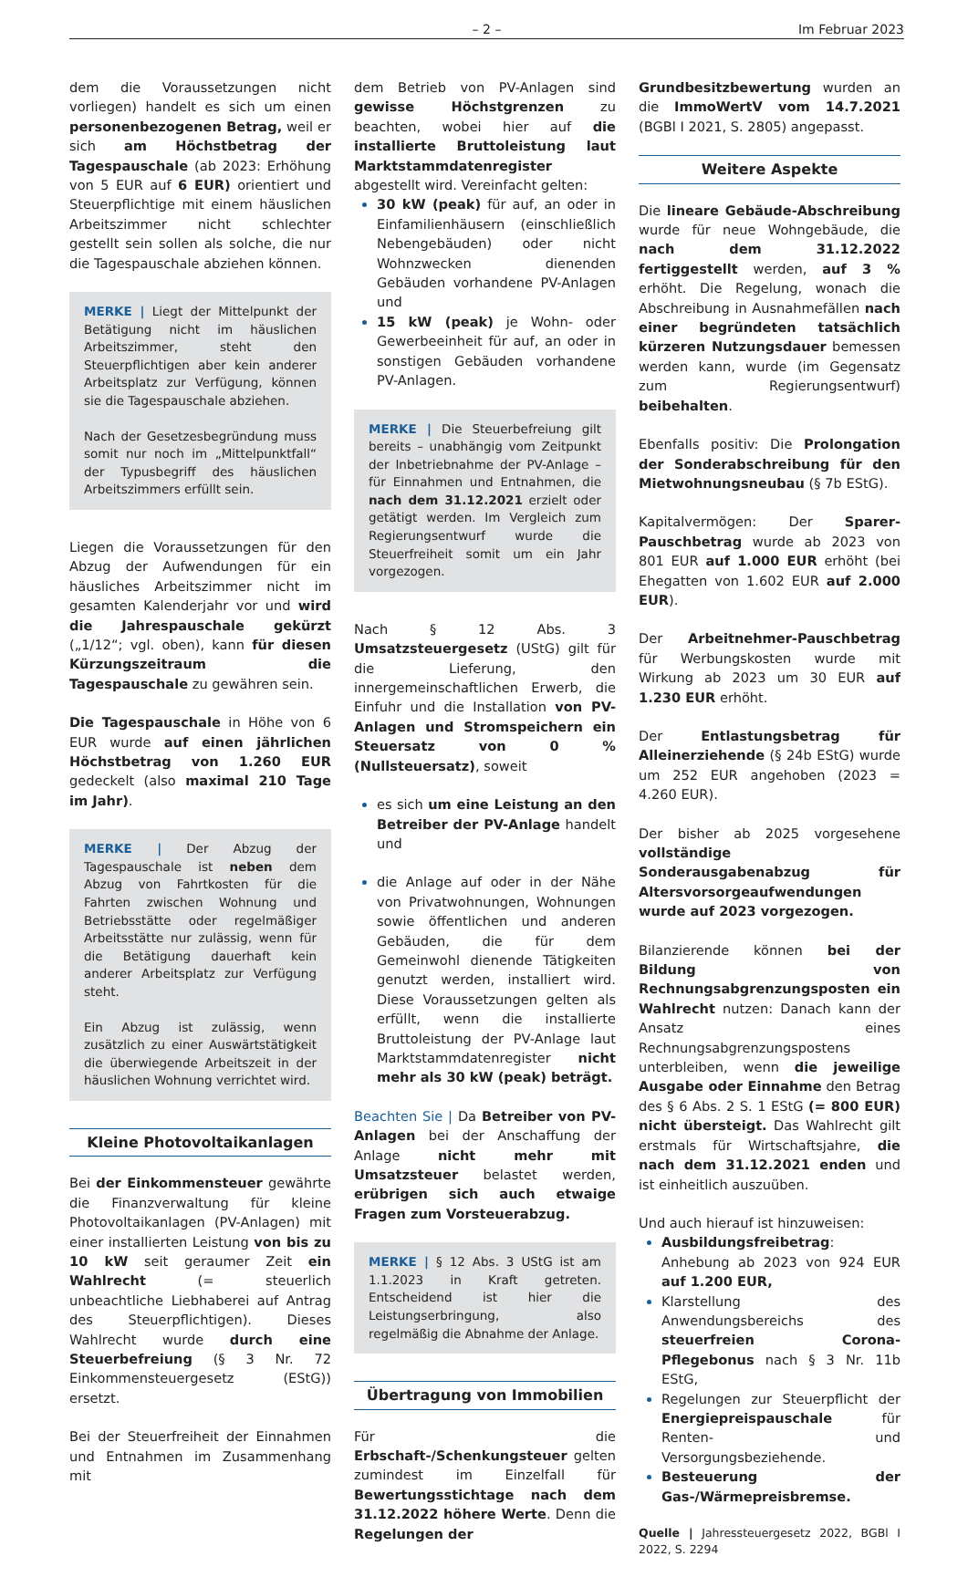– 2 – Im Februar 2023
dem die Voraussetzungen nicht vorliegen) handelt es sich um einen personenbezogenen Betrag, weil er sich am Höchstbetrag der Tagespauschale (ab 2023: Erhöhung von 5 EUR auf 6 EUR) orientiert und Steuerpflichtige mit einem häuslichen Arbeitszimmer nicht schlechter gestellt sein sollen als solche, die nur die Tagespauschale abziehen können.
MERKE | Liegt der Mittelpunkt der Betätigung nicht im häuslichen Arbeitszimmer, steht den Steuerpflichtigen aber kein anderer Arbeitsplatz zur Verfügung, können sie die Tagespauschale abziehen.
Nach der Gesetzesbegründung muss somit nur noch im „Mittelpunktfall“ der Typusbegriff des häuslichen Arbeitszimmers erfüllt sein.
Liegen die Voraussetzungen für den Abzug der Aufwendungen für ein häusliches Arbeitszimmer nicht im gesamten Kalenderjahr vor und wird die Jahrespauschale gekürzt („1/12“; vgl. oben), kann für diesen Kürzungszeitraum die Tagespauschale zu gewähren sein.
Die Tagespauschale in Höhe von 6 EUR wurde auf einen jährlichen Höchstbetrag von 1.260 EUR gedeckelt (also maximal 210 Tage im Jahr).
MERKE | Der Abzug der Tagespauschale ist neben dem Abzug von Fahrtkosten für die Fahrten zwischen Wohnung und Betriebsstätte oder regelmäßiger Arbeitsstätte nur zulässig, wenn für die Betätigung dauerhaft kein anderer Arbeitsplatz zur Verfügung steht.
Ein Abzug ist zulässig, wenn zusätzlich zu einer Auswärtstätigkeit die überwiegende Arbeitszeit in der häuslichen Wohnung verrichtet wird.
Kleine Photovoltaikanlagen
Bei der Einkommensteuer gewährte die Finanzverwaltung für kleine Photovoltaikanlagen (PV-Anlagen) mit einer installierten Leistung von bis zu 10 kW seit geraumer Zeit ein Wahlrecht (= steuerlich unbeachtliche Liebhaberei auf Antrag des Steuerpflichtigen). Dieses Wahlrecht wurde durch eine Steuerbefreiung (§ 3 Nr. 72 Einkommensteuergesetz (EStG)) ersetzt.
Bei der Steuerfreiheit der Einnahmen und Entnahmen im Zusammenhang mit
dem Betrieb von PV-Anlagen sind gewisse Höchstgrenzen zu beachten, wobei hier auf die installierte Bruttoleistung laut Marktstammdatenregister abgestellt wird. Vereinfacht gelten:
30 kW (peak) für auf, an oder in Einfamilienhäusern (einschließlich Nebengebäuden) oder nicht Wohnzwecken dienenden Gebäuden vorhandene PV-Anlagen und
15 kW (peak) je Wohn- oder Gewerbeeinheit für auf, an oder in sonstigen Gebäuden vorhandene PV-Anlagen.
MERKE | Die Steuerbefreiung gilt bereits – unabhängig vom Zeitpunkt der Inbetriebnahme der PV-Anlage – für Einnahmen und Entnahmen, die nach dem 31.12.2021 erzielt oder getätigt werden. Im Vergleich zum Regierungsentwurf wurde die Steuerfreiheit somit um ein Jahr vorgezogen.
Nach § 12 Abs. 3 Umsatzsteuergesetz (UStG) gilt für die Lieferung, den innergemeinschaftlichen Erwerb, die Einfuhr und die Installation von PV-Anlagen und Stromspeichern ein Steuersatz von 0 % (Nullsteuersatz), soweit
es sich um eine Leistung an den Betreiber der PV-Anlage handelt und
die Anlage auf oder in der Nähe von Privatwohnungen, Wohnungen sowie öffentlichen und anderen Gebäuden, die für dem Gemeinwohl dienende Tätigkeiten genutzt werden, installiert wird. Diese Voraussetzungen gelten als erfüllt, wenn die installierte Bruttoleistung der PV-Anlage laut Marktstammdatenregister nicht mehr als 30 kW (peak) beträgt.
Beachten Sie | Da Betreiber von PV-Anlagen bei der Anschaffung der Anlage nicht mehr mit Umsatzsteuer belastet werden, erübrigen sich auch etwaige Fragen zum Vorsteuerabzug.
MERKE | § 12 Abs. 3 UStG ist am 1.1.2023 in Kraft getreten. Entscheidend ist hier die Leistungserbringung, also regelmäßig die Abnahme der Anlage.
Übertragung von Immobilien
Für die Erbschaft-/Schenkungsteuer gelten zumindest im Einzelfall für Bewertungsstichtage nach dem 31.12.2022 höhere Werte. Denn die Regelungen der
Grundbesitzbewertung wurden an die ImmoWertV vom 14.7.2021 (BGBl I 2021, S. 2805) angepasst.
Weitere Aspekte
Die lineare Gebäude-Abschreibung wurde für neue Wohngebäude, die nach dem 31.12.2022 fertiggestellt werden, auf 3 % erhöht. Die Regelung, wonach die Abschreibung in Ausnahmefällen nach einer begründeten tatsächlich kürzeren Nutzungsdauer bemessen werden kann, wurde (im Gegensatz zum Regierungsentwurf) beibehalten.
Ebenfalls positiv: Die Prolongation der Sonderabschreibung für den Mietwohnungsneubau (§ 7b EStG).
Kapitalvermögen: Der Sparer-Pauschbetrag wurde ab 2023 von 801 EUR auf 1.000 EUR erhöht (bei Ehegatten von 1.602 EUR auf 2.000 EUR).
Der Arbeitnehmer-Pauschbetrag für Werbungskosten wurde mit Wirkung ab 2023 um 30 EUR auf 1.230 EUR erhöht.
Der Entlastungsbetrag für Alleinerziehende (§ 24b EStG) wurde um 252 EUR angehoben (2023 = 4.260 EUR).
Der bisher ab 2025 vorgesehene vollständige Sonderausgabenabzug für Altersvorsorgeaufwendungen wurde auf 2023 vorgezogen.
Bilanzierende können bei der Bildung von Rechnungsabgrenzungsposten ein Wahlrecht nutzen: Danach kann der Ansatz eines Rechnungsabgrenzungspostens unterbleiben, wenn die jeweilige Ausgabe oder Einnahme den Betrag des § 6 Abs. 2 S. 1 EStG (= 800 EUR) nicht übersteigt. Das Wahlrecht gilt erstmals für Wirtschaftsjahre, die nach dem 31.12.2021 enden und ist einheitlich auszuüben.
Und auch hierauf ist hinzuweisen:
Ausbildungsfreibetrag: Anhebung ab 2023 von 924 EUR auf 1.200 EUR,
Klarstellung des Anwendungsbereichs des steuerfreien Corona-Pflegebonus nach § 3 Nr. 11b EStG,
Regelungen zur Steuerpflicht der Energiepreispauschale für Renten- und Versorgungsbeziehende.
Besteuerung der Gas-/Wärmepreisbremse.
Quelle | Jahressteuergesetz 2022, BGBl I 2022, S. 2294